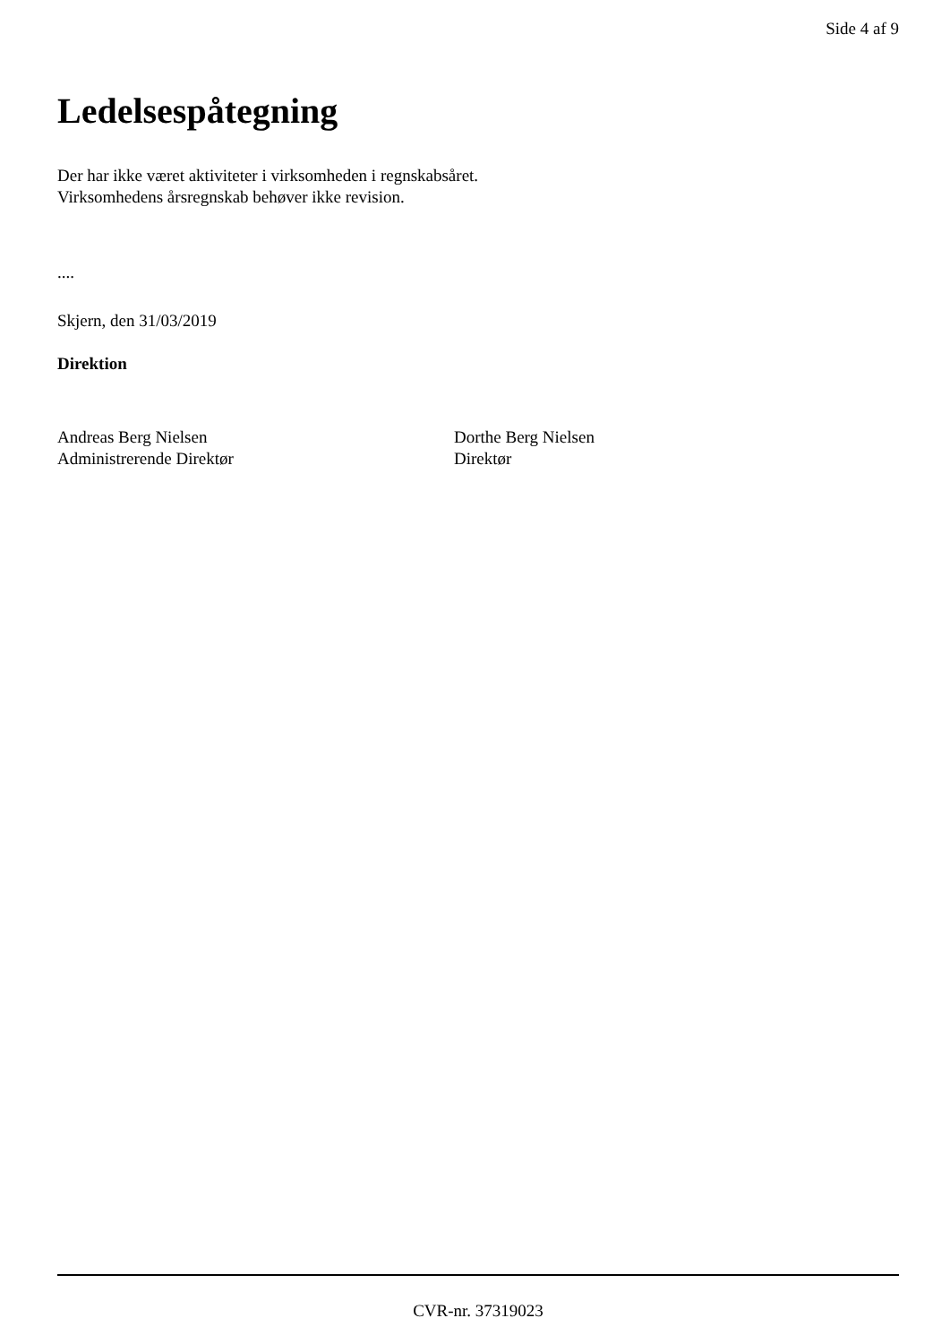Side 4 af 9
Ledelsespåtegning
Der har ikke været aktiviteter i virksomheden i regnskabsåret.
Virksomhedens årsregnskab behøver ikke revision.
....
Skjern, den 31/03/2019
Direktion
Andreas Berg Nielsen
Administrerende Direktør
Dorthe Berg Nielsen
Direktør
CVR-nr. 37319023